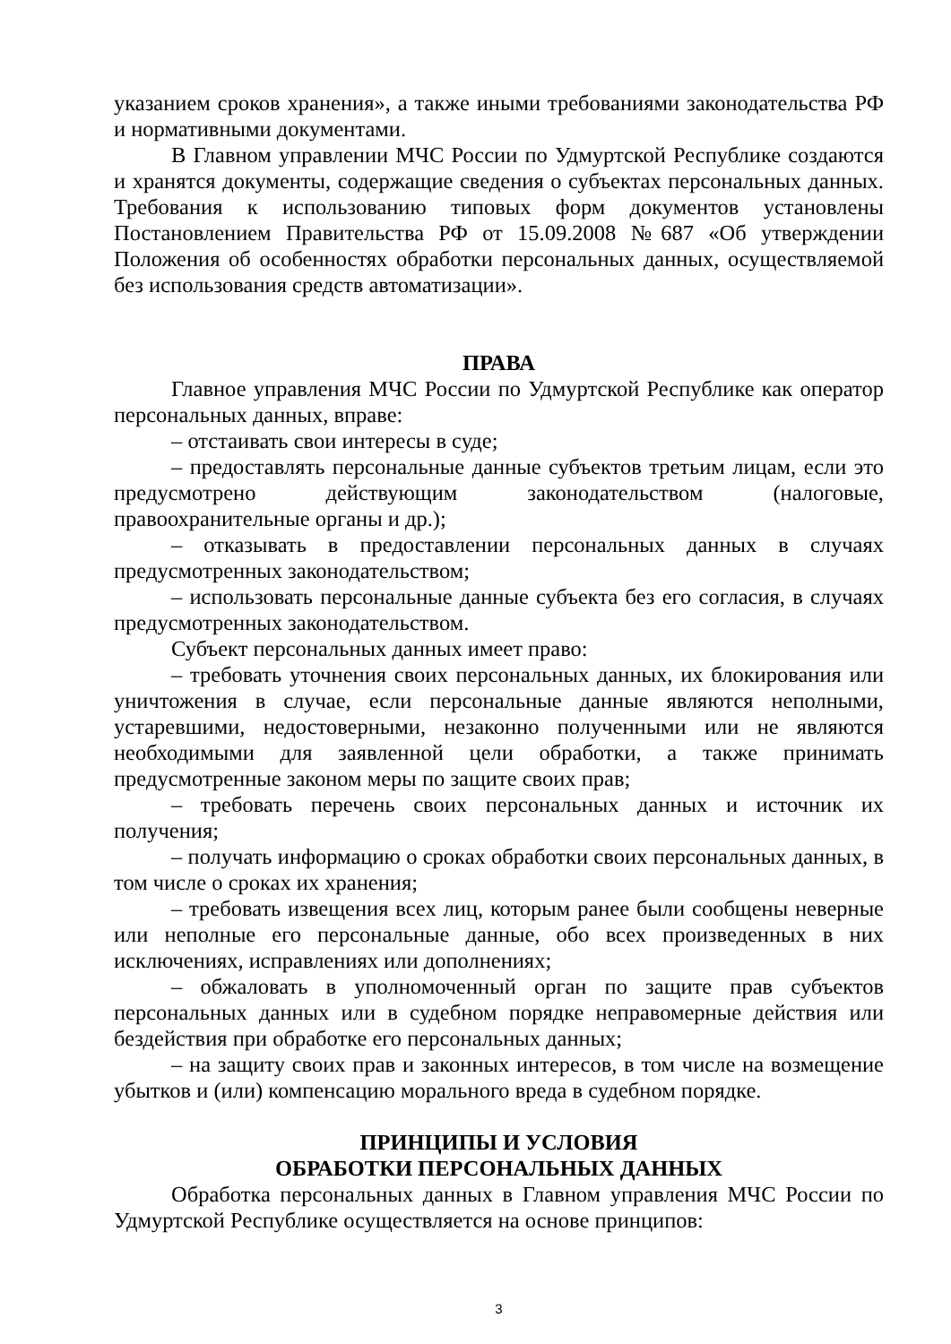указанием сроков хранения», а также иными требованиями законодательства РФ и нормативными документами.
В Главном управлении МЧС России по Удмуртской Республике создаются и хранятся документы, содержащие сведения о субъектах персональных данных. Требования к использованию типовых форм документов установлены Постановлением Правительства РФ от 15.09.2008 №687 «Об утверждении Положения об особенностях обработки персональных данных, осуществляемой без использования средств автоматизации».
ПРАВА
Главное управления МЧС России по Удмуртской Республике как оператор персональных данных, вправе:
– отстаивать свои интересы в суде;
– предоставлять персональные данные субъектов третьим лицам, если это предусмотрено действующим законодательством (налоговые, правоохранительные органы и др.);
– отказывать в предоставлении персональных данных в случаях предусмотренных законодательством;
– использовать персональные данные субъекта без его согласия, в случаях предусмотренных законодательством.
Субъект персональных данных имеет право:
– требовать уточнения своих персональных данных, их блокирования или уничтожения в случае, если персональные данные являются неполными, устаревшими, недостоверными, незаконно полученными или не являются необходимыми для заявленной цели обработки, а также принимать предусмотренные законом меры по защите своих прав;
– требовать перечень своих персональных данных и источник их получения;
– получать информацию о сроках обработки своих персональных данных, в том числе о сроках их хранения;
– требовать извещения всех лиц, которым ранее были сообщены неверные или неполные его персональные данные, обо всех произведенных в них исключениях, исправлениях или дополнениях;
– обжаловать в уполномоченный орган по защите прав субъектов персональных данных или в судебном порядке неправомерные действия или бездействия при обработке его персональных данных;
– на защиту своих прав и законных интересов, в том числе на возмещение убытков и (или) компенсацию морального вреда в судебном порядке.
ПРИНЦИПЫ И УСЛОВИЯ
ОБРАБОТКИ ПЕРСОНАЛЬНЫХ ДАННЫХ
Обработка персональных данных в Главном управления МЧС России по Удмуртской Республике осуществляется на основе принципов:
3